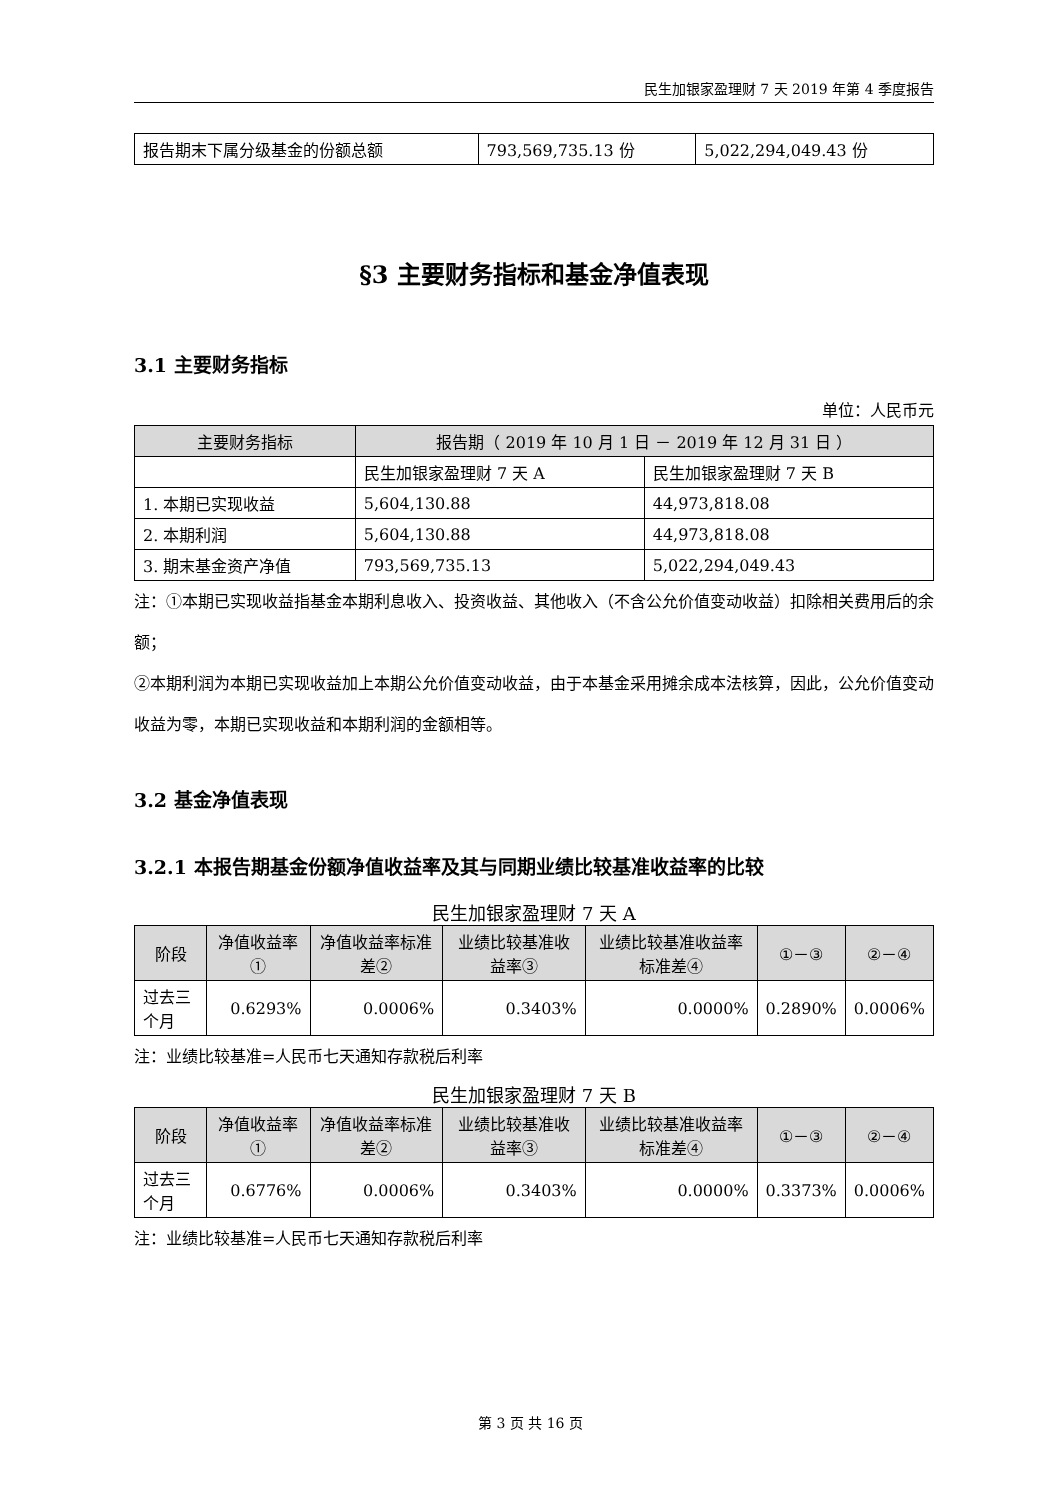民生加银家盈理财 7 天 2019 年第 4 季度报告
| 报告期末下属分级基金的份额总额 | 793,569,735.13 份 | 5,022,294,049.43 份 |
§3 主要财务指标和基金净值表现
3.1 主要财务指标
单位：人民币元
| 主要财务指标 | 报告期（ 2019 年 10 月 1 日 － 2019 年 12 月 31 日 ） | |
| --- | --- | --- |
| | 民生加银家盈理财 7 天 A | 民生加银家盈理财 7 天 B |
| 1. 本期已实现收益 | 5,604,130.88 | 44,973,818.08 |
| 2. 本期利润 | 5,604,130.88 | 44,973,818.08 |
| 3. 期末基金资产净值 | 793,569,735.13 | 5,022,294,049.43 |
注：①本期已实现收益指基金本期利息收入、投资收益、其他收入（不含公允价值变动收益）扣除相关费用后的余额；
②本期利润为本期已实现收益加上本期公允价值变动收益，由于本基金采用摊余成本法核算，因此，公允价值变动收益为零，本期已实现收益和本期利润的金额相等。
3.2 基金净值表现
3.2.1 本报告期基金份额净值收益率及其与同期业绩比较基准收益率的比较
民生加银家盈理财 7 天 A
| 阶段 | 净值收益率① | 净值收益率标准差② | 业绩比较基准收益率③ | 业绩比较基准收益率标准差④ | ①－③ | ②－④ |
| --- | --- | --- | --- | --- | --- | --- |
| 过去三个月 | 0.6293% | 0.0006% | 0.3403% | 0.0000% | 0.2890% | 0.0006% |
注：业绩比较基准=人民币七天通知存款税后利率
民生加银家盈理财 7 天 B
| 阶段 | 净值收益率① | 净值收益率标准差② | 业绩比较基准收益率③ | 业绩比较基准收益率标准差④ | ①－③ | ②－④ |
| --- | --- | --- | --- | --- | --- | --- |
| 过去三个月 | 0.6776% | 0.0006% | 0.3403% | 0.0000% | 0.3373% | 0.0006% |
注：业绩比较基准=人民币七天通知存款税后利率
第 3 页 共 16 页